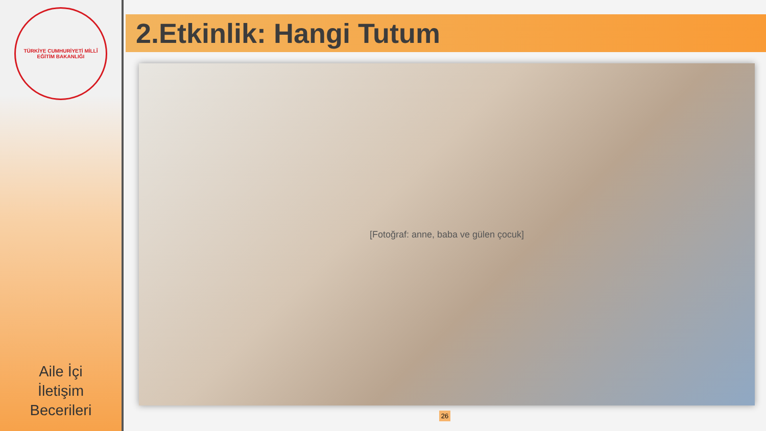TÜRKİYE CUMHURİYETİ MİLLÎ EĞİTİM BAKANLIĞI
Aile İçi
İletişim
Becerileri
2.Etkinlik: Hangi Tutum
[Fotoğraf: anne, baba ve gülen çocuk]
26